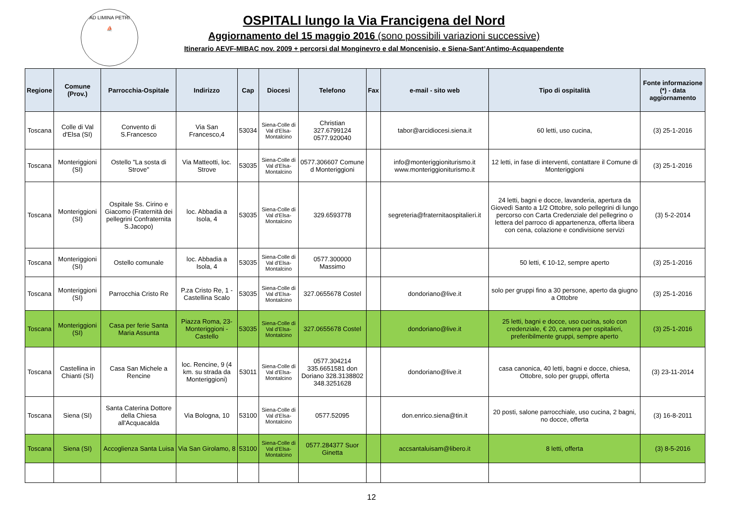AD LIMINA PETRI
⛵
OSPITALI lungo la Via Francigena del Nord
Aggiornamento del 15 maggio 2016 (sono possibili variazioni successive)
Itinerario AEVF-MIBAC nov. 2009 + percorsi dal Monginevro e dal Moncenisio, e Siena-Sant’Antimo-Acquapendente
| Regione | Comune (Prov.) | Parrocchia-Ospitale | Indirizzo | Cap | Diocesi | Telefono | Fax | e-mail - sito web | Tipo di ospitalità | Fonte informazione (*) - data aggiornamento |
| --- | --- | --- | --- | --- | --- | --- | --- | --- | --- | --- |
| Toscana | Colle di Val d'Elsa (SI) | Convento di S.Francesco | Via San Francesco,4 | 53034 | Siena-Colle di Val d'Elsa-Montalcino | Christian 327.6799124 0577.920040 | | tabor@arcidiocesi.siena.it | 60 letti, uso cucina, | (3) 25-1-2016 |
| Toscana | Monteriggioni (SI) | Ostello "La sosta di Strove" | Via Matteotti, loc. Strove | 53035 | Siena-Colle di Val d'Elsa-Montalcino | 0577.306607 Comune d Monteriggioni | | info@monteriggioniturismo.it www.monteriggioniturismo.it | 12 letti, in fase di interventi, contattare il Comune di Monteriggioni | (3) 25-1-2016 |
| Toscana | Monteriggioni (SI) | Ospitale Ss. Cirino e Giacomo (Fraternità dei pellegrini Confraternita S.Jacopo) | loc. Abbadia a Isola, 4 | 53035 | Siena-Colle di Val d'Elsa-Montalcino | 329.6593778 | | segreteria@fraternitaospitalieri.it | 24 letti, bagni e docce, lavanderia, apertura da Giovedì Santo a 1/2 Ottobre, solo pellegrini di lungo percorso con Carta Credenziale del pellegrino o lettera del parroco di appartenenza, offerta libera con cena, colazione e condivisione servizi | (3) 5-2-2014 |
| Toscana | Monteriggioni (SI) | Ostello comunale | loc. Abbadia a Isola, 4 | 53035 | Siena-Colle di Val d'Elsa-Montalcino | 0577.300000 Massimo | | | 50 letti, € 10-12, sempre aperto | (3) 25-1-2016 |
| Toscana | Monteriggioni (SI) | Parrocchia Cristo Re | P.za Cristo Re, 1 - Castellina Scalo | 53035 | Siena-Colle di Val d'Elsa-Montalcino | 327.0655678 Costel | | dondoriano@live.it | solo per gruppi fino a 30 persone, aperto da giugno a Ottobre | (3) 25-1-2016 |
| Toscana | Monteriggioni (SI) | Casa per ferie Santa Maria Assunta | Piazza Roma, 23-Monteriggioni - Castello | 53035 | Siena-Colle di Val d'Elsa-Montalcino | 327.0655678 Costel | | dondoriano@live.it | 25 letti, bagni e docce, uso cucina, solo con credenziale, € 20, camera per ospitalieri, preferibilmente gruppi, sempre aperto | (3) 25-1-2016 |
| Toscana | Castellina in Chianti (SI) | Casa San Michele a Rencine | loc. Rencine, 9 (4 km. su strada da Monteriggioni) | 53011 | Siena-Colle di Val d'Elsa-Montalcino | 0577.304214 335.6651581 don Doriano 328.3138802 348.3251628 | | dondoriano@live.it | casa canonica, 40 letti, bagni e docce, chiesa, Ottobre, solo per gruppi, offerta | (3) 23-11-2014 |
| Toscana | Siena (SI) | Santa Caterina Dottore della Chiesa all'Acquacalda | Via Bologna, 10 | 53100 | Siena-Colle di Val d'Elsa-Montalcino | 0577.52095 | | don.enrico.siena@tin.it | 20 posti, salone parrocchiale, uso cucina, 2 bagni, no docce, offerta | (3) 16-8-2011 |
| Toscana | Siena (SI) | Accoglienza Santa Luisa | Via San Girolamo, 8 | 53100 | Siena-Colle di Val d'Elsa-Montalcino | 0577.284377 Suor Ginetta | | accsantaluisam@libero.it | 8 letti, offerta | (3) 8-5-2016 |
12